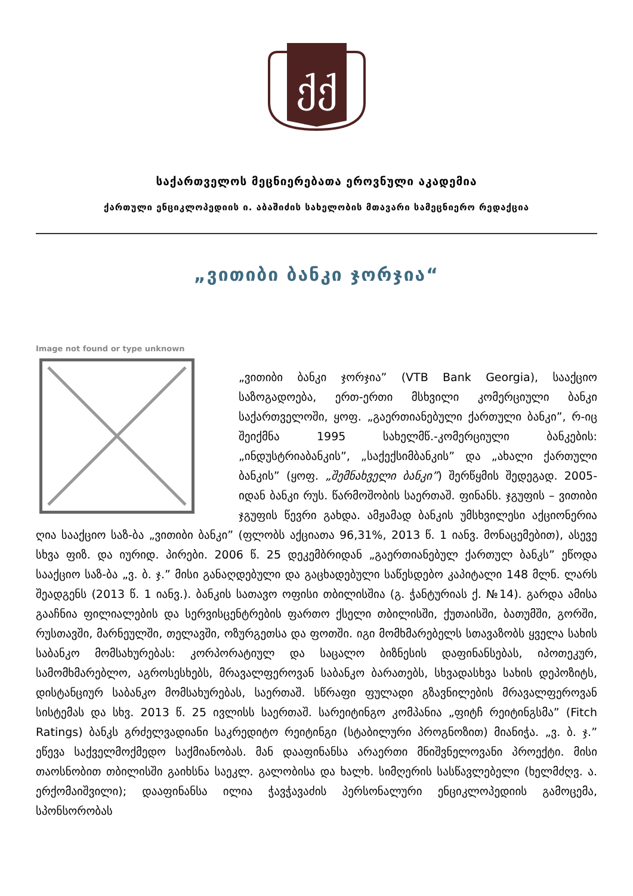ქქ
საქართველოს მეცნიერებათა ეროვნული აკადემია
ქართული ენციკლოპედიის ი. აბაშიძის სახელობის მთავარი სამეცნიერო რედაქცია
„ვითიბი ბანკი ჯორჯია“
Image not found or type unknown
„ვითიბი ბანკი ჯორჯია” (VTB Bank Georgia), სააქციო საზოგადოება, ერთ-ერთი მსხვილი კომერციული ბანკი საქართველოში, ყოფ. „გაერთიანებული ქართული ბანკი”, რ-იც შეიქმნა 1995 სახელმწ.-კომერციული ბანკების: „ინდუსტრიაბანკის”, „საქექსიმბანკის” და „ახალი ქართული ბანკის” (ყოფ. „შემნახველი ბანკი”) შერწყმის შედეგად. 2005-იდან ბანკი რუს. წარმოშობის საერთაშ. ფინანს. ჯგუფის – ვითიბი ჯგუფის წევრი გახდა. ამჟამად ბანკის უმსხვილესი აქციონერია ღია სააქციო საზ-ბა „ვითიბი ბანკი” (ფლობს აქციათა 96,31%, 2013 წ. 1 იანვ. მონაცემებით), ასევე სხვა ფიზ. და იურიდ. პირები. 2006 წ. 25 დეკემბრიდან „გაერთიანებულ ქართულ ბანკს” ეწოდა სააქციო საზ-ბა „ვ. ბ. ჯ.” მისი განაღდებული და გაცხადებული საწესდებო კაპიტალი 148 მლნ. ლარს შეადგენს (2013 წ. 1 იანვ.). ბანკის სათავო ოფისი თბილისშია (გ. ჭანტურიას ქ. №14). გარდა ამისა გააჩნია ფილიალების და სერვისცენტრების ფართო ქსელი თბილისში, ქუთაისში, ბათუმში, გორში, რუსთავში, მარნეულში, თელავში, ოზურგეთსა და ფოთში. იგი მომხმარებელს სთავაზობს ყველა სახის საბანკო მომსახურებას: კორპორატიულ და საცალო ბიზნესის დაფინანსებას, იპოთეკურ, სამომხმარებლო, აგროსესხებს, მრავალფეროვან საბანკო ბარათებს, სხვადასხვა სახის დეპოზიტს, დისტანციურ საბანკო მომსახურებას, საერთაშ. სწრაფი ფულადი გზავნილების მრავალფეროვან სისტემას და სხვ. 2013 წ. 25 ივლისს საერთაშ. სარეიტინგო კომპანია „ფიტჩ რეიტინგსმა” (Fitch Ratings) ბანკს გრძელვადიანი საკრედიტო რეიტინგი (სტაბილური პროგნოზით) მიანიჭა. „ვ. ბ. ჯ.” ეწევა საქველმოქმედო საქმიანობას. მან დააფინანსა არაერთი მნიშვნელოვანი პროექტი. მისი თაოსნობით თბილისში გაიხსნა საეკლ. გალობისა და ხალხ. სიმღერის სასწავლებელი (ხელმძღვ. ა. ერქომაიშვილი); დააფინანსა ილია ჭავჭავაძის პერსონალური ენციკლოპედიის გამოცემა, სპონსორობას